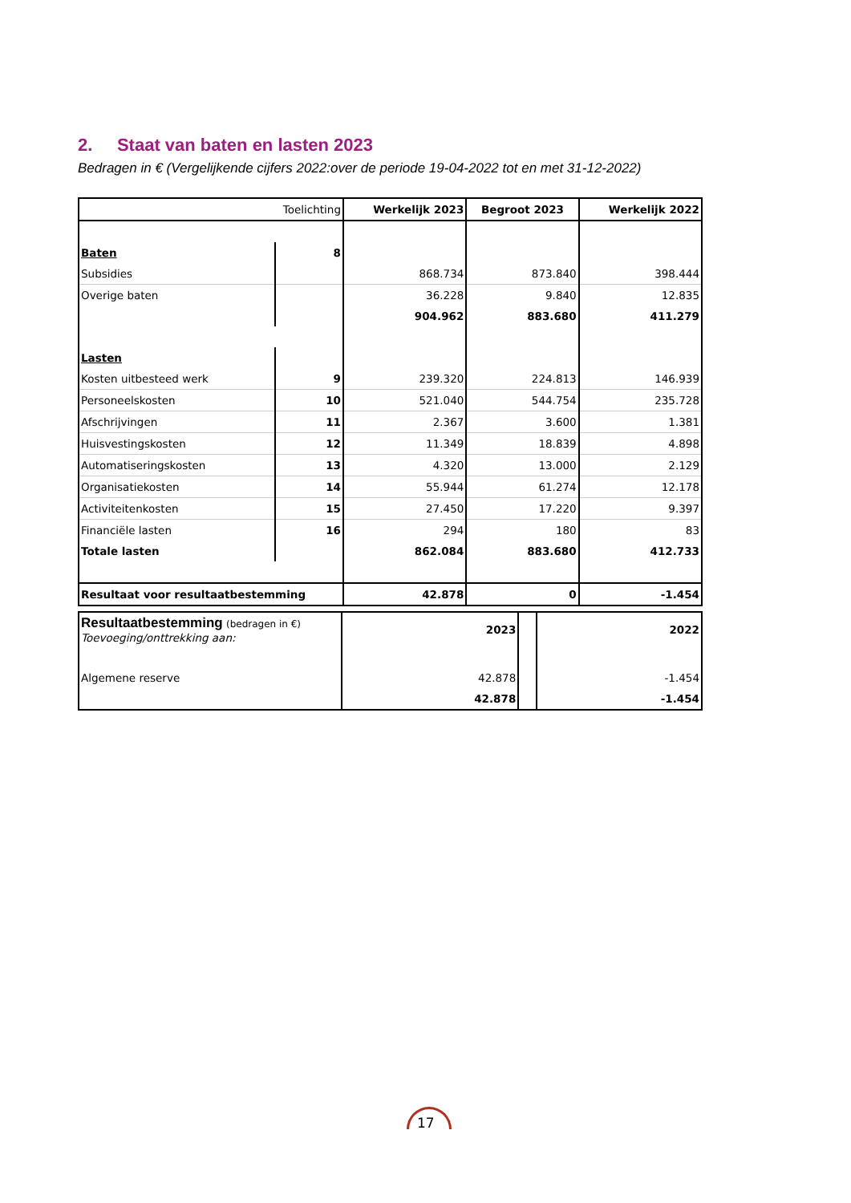2. Staat van baten en lasten 2023
Bedragen in € (Vergelijkende cijfers 2022:over de periode 19-04-2022 tot en met 31-12-2022)
| | Toelichting | Werkelijk 2023 | Begroot 2023 | Werkelijk 2022 |
| --- | --- | --- | --- | --- |
| Baten | 8 | | | |
| Subsidies | | 868.734 | 873.840 | 398.444 |
| Overige baten | | 36.228 | 9.840 | 12.835 |
| | | 904.962 | 883.680 | 411.279 |
| Lasten | | | | |
| Kosten uitbesteed werk | 9 | 239.320 | 224.813 | 146.939 |
| Personeelskosten | 10 | 521.040 | 544.754 | 235.728 |
| Afschrijvingen | 11 | 2.367 | 3.600 | 1.381 |
| Huisvestingskosten | 12 | 11.349 | 18.839 | 4.898 |
| Automatiseringskosten | 13 | 4.320 | 13.000 | 2.129 |
| Organisatiekosten | 14 | 55.944 | 61.274 | 12.178 |
| Activiteitenkosten | 15 | 27.450 | 17.220 | 9.397 |
| Financiële lasten | 16 | 294 | 180 | 83 |
| Totale lasten | | 862.084 | 883.680 | 412.733 |
| Resultaat voor resultaatbestemming | | 42.878 | 0 | -1.454 |
| Resultaatbestemming (bedragen in €) Toevoeging/onttrekking aan: | 2023 | | 2022 |
| Algemene reserve | 42.878 | | -1.454 |
| | 42.878 | | -1.454 |
17